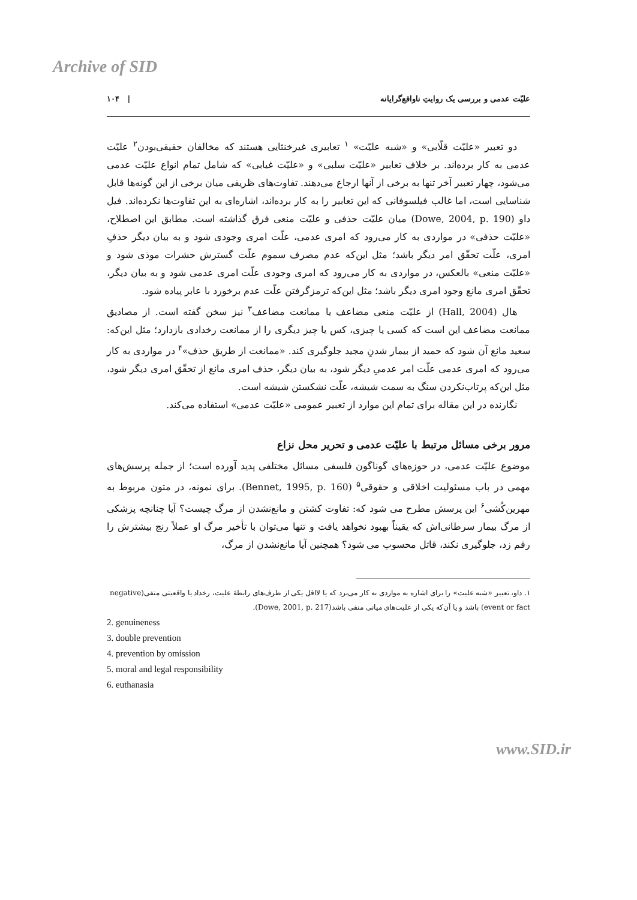Archive of SID
علیّت عدمی و بررسی یک روایتِ ناواقع‌گرایانه | ۱۰۴
دو تعبیر «علیّت قلّابی» و «شبه علیّت» <sup>۱</sup> تعابیری غیرخنثایی هستند که مخالفان حقیقی‌بودن<sup>۲</sup> علیّت عدمی به کار برده‌اند. بر خلاف تعابیر «علیّت سلبی» و «علیّت غیابی» که شامل تمام انواع علیّت عدمی می‌شود، چهار تعبیر آخر تنها به برخی از آنها ارجاع می‌دهند. تفاوت‌های ظریفی میان برخی از این گونه‌ها قابل شناسایی است، اما غالب فیلسوفانی که این تعابیر را به کار برده‌اند، اشاره‌ای به این تفاوت‌ها نکرده‌اند. فیل داو (Dowe, 2004, p. 190) میان علیّت حذفی و علیّت منعی فرق گذاشته است. مطابق این اصطلاح، «علیّت حذفی» در مواردی به کار می‌رود که امری عدمی، علّت امری وجودی شود و به بیان دیگر حذفِ امری، علّت تحقّق امر دیگر باشد؛ مثل این‌که عدم مصرف سموم علّت گسترش حشرات موذی شود و «علیّت منعی» بالعکس، در مواردی به کار می‌رود که امری وجودی علّت امری عدمی شود و به بیان دیگر، تحقّق امری مانع وجود امری دیگر باشد؛ مثل این‌که ترمزگرفتن علّت عدم برخورد با عابر پیاده شود.
هال (Hall, 2004) از علیّت منعی مضاعف یا ممانعت مضاعف<sup>۳</sup> نیز سخن گفته است. از مصادیق ممانعت مضاعف این است که کسی یا چیزی، کس یا چیز دیگری را از ممانعت رخدادی بازدارد؛ مثل این‌که: سعید مانع آن شود که حمید از بیمار شدنِ مجید جلوگیری کند. «ممانعت از طریق حذف»<sup>۴</sup> در مواردی به کار می‌رود که امری عدمی علّت امر عدمیِ دیگر شود، به بیان دیگر، حذف امری مانع از تحقّق امری دیگر شود، مثل این‌که پرتاب‌نکردن سنگ به سمت شیشه، علّت نشکستن شیشه است.
نگارنده در این مقاله برای تمام این موارد از تعبیر عمومی «علیّت عدمی» استفاده می‌کند.
مرور برخی مسائل مرتبط با علیّت عدمی و تحریر محل نزاع
موضوع علیّت عدمی، در حوزه‌های گوناگون فلسفی مسائل مختلفی پدید آورده است؛ از جمله پرسش‌های مهمی در باب مسئولیت اخلاقی و حقوقی<sup>۵</sup> (Bennet, 1995, p. 160). برای نمونه، در متون مربوط به مهرین‌کُشی<sup>۶</sup> این پرسش مطرح می شود که: تفاوت کشتن و مانع‌نشدن از مرگ چیست؟ آیا چنانچه پزشکی از مرگ بیمار سرطانی‌اش که یقیناً بهبود نخواهد یافت و تنها می‌توان با تأخیر مرگ او عملاً رنج بیشترش را رقم زد، جلوگیری نکند، قاتل محسوب می شود؟ همچنین آیا مانع‌نشدن از مرگ،
۱. داو، تعبیر «شبه علیت» را برای اشاره به مواردی به کار می‌برد که یا لااقل یکی از طرف‌های رابطهٔ علیت، رخداد یا واقعیتی منفی(negative event or fact) باشد و یا آن‌که یکی از علیت‌های میانی منفی باشد(Dowe, 2001, p. 217).
2. genuineness
3. double prevention
4. prevention by omission
5. moral and legal responsibility
6. euthanasia
www.SID.ir